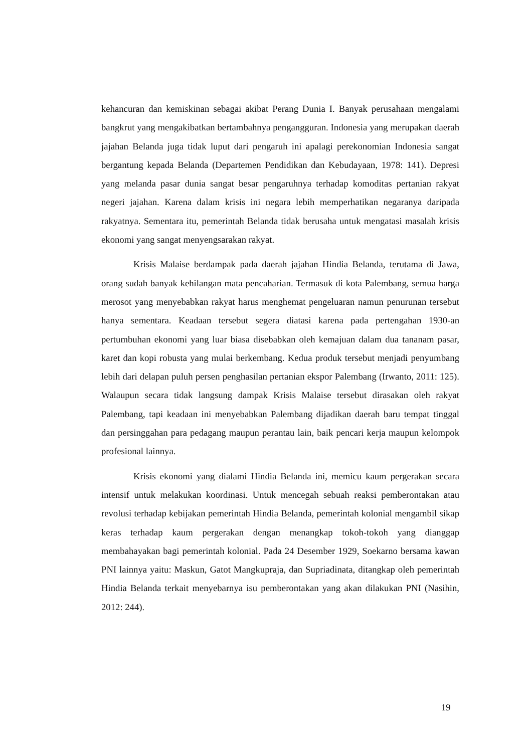kehancuran dan kemiskinan sebagai akibat Perang Dunia I. Banyak perusahaan mengalami bangkrut yang mengakibatkan bertambahnya pengangguran. Indonesia yang merupakan daerah jajahan Belanda juga tidak luput dari pengaruh ini apalagi perekonomian Indonesia sangat bergantung kepada Belanda (Departemen Pendidikan dan Kebudayaan, 1978: 141). Depresi yang melanda pasar dunia sangat besar pengaruhnya terhadap komoditas pertanian rakyat negeri jajahan. Karena dalam krisis ini negara lebih memperhatikan negaranya daripada rakyatnya. Sementara itu, pemerintah Belanda tidak berusaha untuk mengatasi masalah krisis ekonomi yang sangat menyengsarakan rakyat.
Krisis Malaise berdampak pada daerah jajahan Hindia Belanda, terutama di Jawa, orang sudah banyak kehilangan mata pencaharian. Termasuk di kota Palembang, semua harga merosot yang menyebabkan rakyat harus menghemat pengeluaran namun penurunan tersebut hanya sementara. Keadaan tersebut segera diatasi karena pada pertengahan 1930-an pertumbuhan ekonomi yang luar biasa disebabkan oleh kemajuan dalam dua tananam pasar, karet dan kopi robusta yang mulai berkembang. Kedua produk tersebut menjadi penyumbang lebih dari delapan puluh persen penghasilan pertanian ekspor Palembang (Irwanto, 2011: 125). Walaupun secara tidak langsung dampak Krisis Malaise tersebut dirasakan oleh rakyat Palembang, tapi keadaan ini menyebabkan Palembang dijadikan daerah baru tempat tinggal dan persinggahan para pedagang maupun perantau lain, baik pencari kerja maupun kelompok profesional lainnya.
Krisis ekonomi yang dialami Hindia Belanda ini, memicu kaum pergerakan secara intensif untuk melakukan koordinasi. Untuk mencegah sebuah reaksi pemberontakan atau revolusi terhadap kebijakan pemerintah Hindia Belanda, pemerintah kolonial mengambil sikap keras terhadap kaum pergerakan dengan menangkap tokoh-tokoh yang dianggap membahayakan bagi pemerintah kolonial. Pada 24 Desember 1929, Soekarno bersama kawan PNI lainnya yaitu: Maskun, Gatot Mangkupraja, dan Supriadinata, ditangkap oleh pemerintah Hindia Belanda terkait menyebarnya isu pemberontakan yang akan dilakukan PNI (Nasihin, 2012: 244).
19